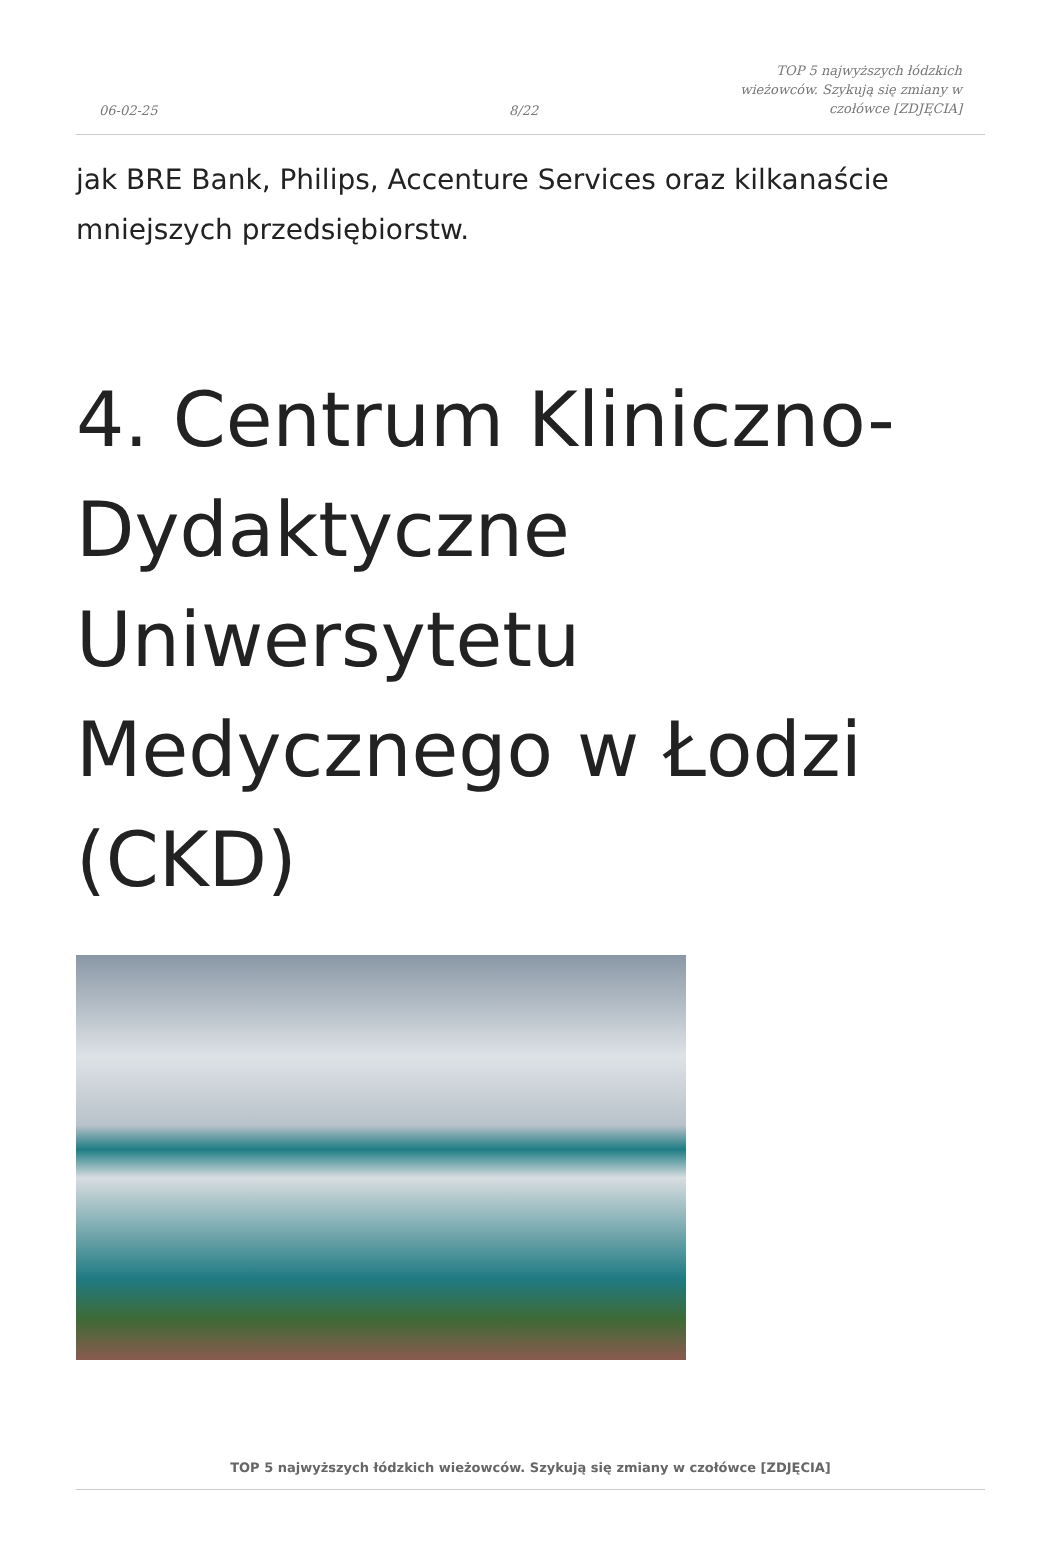06-02-25
8/22
TOP 5 najwyższych łódzkich wieżowców. Szykują się zmiany w czołówce [ZDJĘCIA]
jak BRE Bank, Philips, Accenture Services oraz kilkanaście mniejszych przedsiębiorstw.
4. Centrum Kliniczno-Dydaktyczne Uniwersytetu Medycznego w Łodzi (CKD)
TOP 5 najwyższych łódzkich wieżowców. Szykują się zmiany w czołówce [ZDJĘCIA]